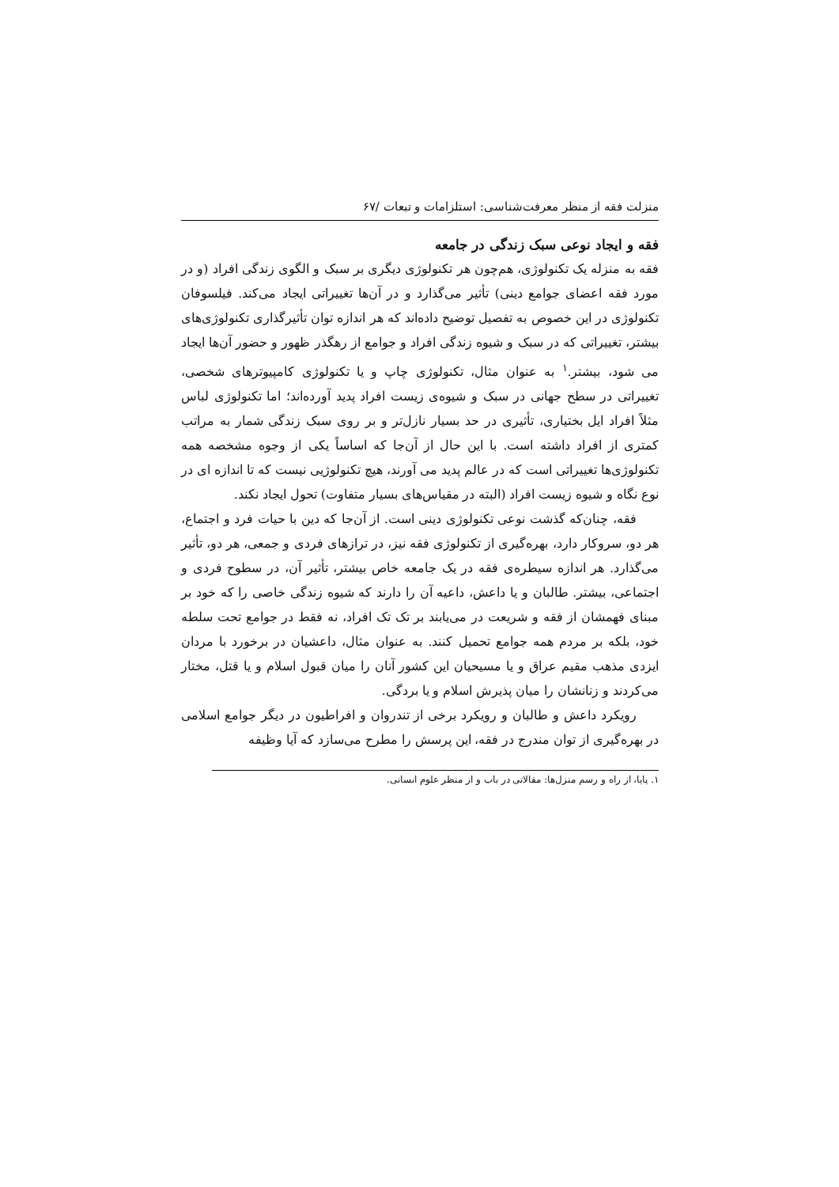منزلت فقه از منظر معرفت‌شناسی: استلزامات و تبعات /۶۷
فقه و ایجاد نوعی سبک زندگی در جامعه
فقه به منزله یک تکنولوژی، هم‌چون هر تکنولوژی دیگری بر سبک و الگوی زندگی افراد (و در مورد فقه اعضای جوامع دینی) تأثیر می‌گذارد و در آن‌ها تغییراتی ایجاد می‌کند. فیلسوفان تکنولوژی در این خصوص به تفصیل توضیح داده‌اند که هر اندازه توان تأثیرگذاری تکنولوژی‌های بیشتر، تغییراتی که در سبک و شیوه زندگی افراد و جوامع از رهگذر ظهور و حضور آن‌ها ایجاد می شود، بیشتر.<sup>۱</sup> به عنوان مثال، تکنولوژی چاپ و یا تکنولوژی کامپیوترهای شخصی، تغییراتی در سطح جهانی در سبک و شیوه‌ی زیست افراد پدید آورده‌اند؛ اما تکنولوژی لباس مثلاً افراد ایل بختیاری، تأثیری در حد بسیار نازل‌تر و بر روی سبک زندگی شمار به مراتب کمتری از افراد داشته است. با این حال از آن‌جا که اساساً یکی از وجوه مشخصه همه تکنولوژی‌ها تغییراتی است که در عالم پدید می آورند، هیچ تکنولوژیی نیست که تا اندازه ای در نوع نگاه و شیوه زیست افراد (البته در مقیاس‌های بسیار متفاوت) تحول ایجاد نکند.
فقه، چنان‌که گذشت نوعی تکنولوژی دینی است. از آن‌جا که دین با حیات فرد و اجتماع، هر دو، سروکار دارد، بهره‌گیری از تکنولوژی فقه نیز، در ترازهای فردی و جمعی، هر دو، تأثیر می‌گذارد. هر اندازه سیطره‌ی فقه در یک جامعه خاص بیشتر، تأثیر آن، در سطوح فردی و اجتماعی، بیشتر. طالبان و یا داعش، داعیه آن را دارند که شیوه زندگی خاصی را که خود بر مبنای فهمشان از فقه و شریعت در می‌یابند بر تک تک افراد، نه فقط در جوامع تحت سلطه خود، بلکه بر مردم همه جوامع تحمیل کنند. به عنوان مثال، داعشیان در برخورد با مردان ایزدی مذهب مقیم عراق و یا مسیحیان این کشور آنان را میان قبول اسلام و یا قتل، مختار می‌کردند و زنانشان را میان پذیرش اسلام و یا بردگی.
رویکرد داعش و طالبان و رویکرد برخی از تندروان و افراطیون در دیگر جوامع اسلامی در بهره‌گیری از توان مندرج در فقه، این پرسش را مطرح می‌سازد که آیا وظیفه
۱. پایا، از راه و رسم منزل‌ها: مقالاتی در باب و از منظر علوم انسانی.